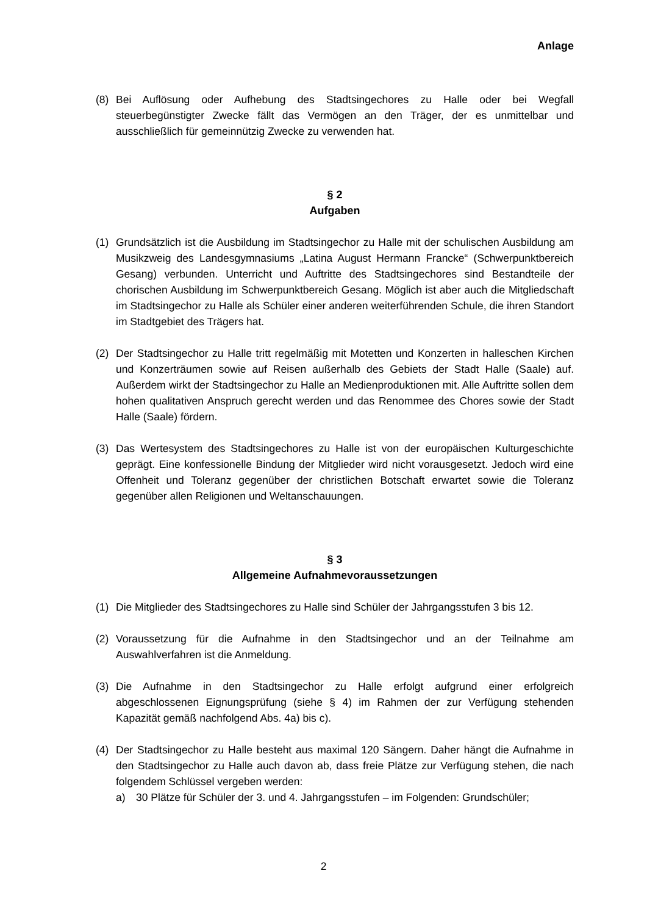Anlage
(8) Bei Auflösung oder Aufhebung des Stadtsingechores zu Halle oder bei Wegfall steuerbegünstigter Zwecke fällt das Vermögen an den Träger, der es unmittelbar und ausschließlich für gemeinnützig Zwecke zu verwenden hat.
§ 2
Aufgaben
(1) Grundsätzlich ist die Ausbildung im Stadtsingechor zu Halle mit der schulischen Ausbildung am Musikzweig des Landesgymnasiums „Latina August Hermann Francke“ (Schwerpunktbereich Gesang) verbunden. Unterricht und Auftritte des Stadtsingechores sind Bestandteile der chorischen Ausbildung im Schwerpunktbereich Gesang. Möglich ist aber auch die Mitgliedschaft im Stadtsingechor zu Halle als Schüler einer anderen weiterführenden Schule, die ihren Standort im Stadtgebiet des Trägers hat.
(2) Der Stadtsingechor zu Halle tritt regelmäßig mit Motetten und Konzerten in halleschen Kirchen und Konzerträumen sowie auf Reisen außerhalb des Gebiets der Stadt Halle (Saale) auf. Außerdem wirkt der Stadtsingechor zu Halle an Medienproduktionen mit. Alle Auftritte sollen dem hohen qualitativen Anspruch gerecht werden und das Renommee des Chores sowie der Stadt Halle (Saale) fördern.
(3) Das Wertesystem des Stadtsingechores zu Halle ist von der europäischen Kulturgeschichte geprägt. Eine konfessionelle Bindung der Mitglieder wird nicht vorausgesetzt. Jedoch wird eine Offenheit und Toleranz gegenüber der christlichen Botschaft erwartet sowie die Toleranz gegenüber allen Religionen und Weltanschauungen.
§ 3
Allgemeine Aufnahmevoraussetzungen
(1) Die Mitglieder des Stadtsingechores zu Halle sind Schüler der Jahrgangsstufen 3 bis 12.
(2) Voraussetzung für die Aufnahme in den Stadtsingechor und an der Teilnahme am Auswahlverfahren ist die Anmeldung.
(3) Die Aufnahme in den Stadtsingechor zu Halle erfolgt aufgrund einer erfolgreich abgeschlossenen Eignungsprüfung (siehe § 4) im Rahmen der zur Verfügung stehenden Kapazität gemäß nachfolgend Abs. 4a) bis c).
(4) Der Stadtsingechor zu Halle besteht aus maximal 120 Sängern. Daher hängt die Aufnahme in den Stadtsingechor zu Halle auch davon ab, dass freie Plätze zur Verfügung stehen, die nach folgendem Schlüssel vergeben werden:
a) 30 Plätze für Schüler der 3. und 4. Jahrgangsstufen – im Folgenden: Grundschüler;
2